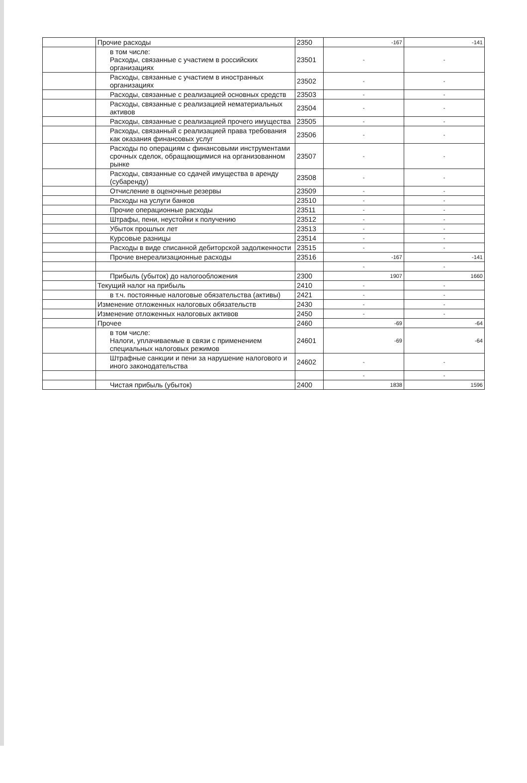| | Прочие расходы | 2350 | -167 | -141 |
| | в том числе: Расходы, связанные с участием в российских организациях | 23501 | - | - |
| | Расходы, связанные с участием в иностранных организациях | 23502 | - | - |
| | Расходы, связанные с реализацией основных средств | 23503 | - | - |
| | Расходы, связанные с реализацией нематериальных активов | 23504 | - | - |
| | Расходы, связанные с реализацией прочего имущества | 23505 | - | - |
| | Расходы, связанный с реализацией права требования как оказания финансовых услуг | 23506 | - | - |
| | Расходы по операциям с финансовыми инструментами срочных сделок, обращающимися на организованном рынке | 23507 | - | - |
| | Расходы, связанные со сдачей имущества в аренду (субаренду) | 23508 | - | - |
| | Отчисление в оценочные резервы | 23509 | - | - |
| | Расходы на услуги банков | 23510 | - | - |
| | Прочие операционные расходы | 23511 | - | - |
| | Штрафы, пени, неустойки к получению | 23512 | - | - |
| | Убыток прошлых лет | 23513 | - | - |
| | Курсовые разницы | 23514 | - | - |
| | Расходы в виде списанной дебиторской задолженности | 23515 | - | - |
| | Прочие внереализационные расходы | 23516 | -167 | -141 |
| | | | - | - |
| | Прибыль (убыток) до налогообложения | 2300 | 1907 | 1660 |
| | Текущий налог на прибыль | 2410 | - | - |
| | в т.ч. постоянные налоговые обязательства (активы) | 2421 | - | - |
| | Изменение отложенных налоговых обязательств | 2430 | - | - |
| | Изменение отложенных налоговых активов | 2450 | - | - |
| | Прочее | 2460 | -69 | -64 |
| | в том числе: Налоги, уплачиваемые в связи с применением специальных налоговых режимов | 24601 | -69 | -64 |
| | Штрафные санкции и пени за нарушение налогового и иного законодательства | 24602 | - | - |
| | | | - | - |
| | Чистая прибыль (убыток) | 2400 | 1838 | 1596 |